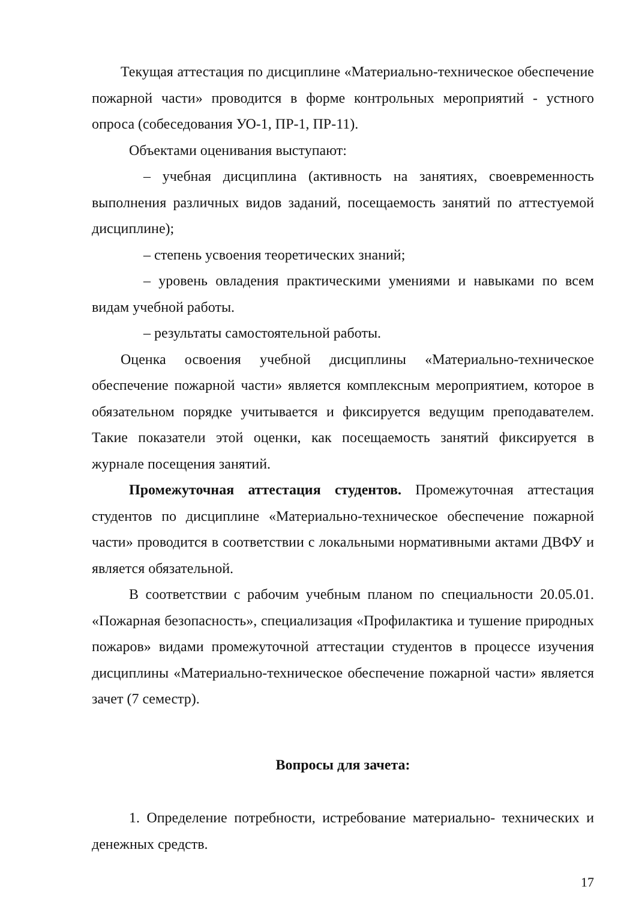Текущая аттестация по дисциплине «Материально-техническое обеспечение пожарной части» проводится в форме контрольных мероприятий - устного опроса (собеседования УО-1, ПР-1, ПР-11).
Объектами оценивания выступают:
– учебная дисциплина (активность на занятиях, своевременность выполнения различных видов заданий, посещаемость занятий по аттестуемой дисциплине);
– степень усвоения теоретических знаний;
– уровень овладения практическими умениями и навыками по всем видам учебной работы.
– результаты самостоятельной работы.
Оценка освоения учебной дисциплины «Материально-техническое обеспечение пожарной части» является комплексным мероприятием, которое в обязательном порядке учитывается и фиксируется ведущим преподавателем. Такие показатели этой оценки, как посещаемость занятий фиксируется в журнале посещения занятий.
Промежуточная аттестация студентов. Промежуточная аттестация студентов по дисциплине «Материально-техническое обеспечение пожарной части» проводится в соответствии с локальными нормативными актами ДВФУ и является обязательной.
В соответствии с рабочим учебным планом по специальности 20.05.01. «Пожарная безопасность», специализация «Профилактика и тушение природных пожаров» видами промежуточной аттестации студентов в процессе изучения дисциплины «Материально-техническое обеспечение пожарной части» является зачет (7 семестр).
Вопросы для зачета:
1. Определение потребности, истребование материально- технических и денежных средств.
17